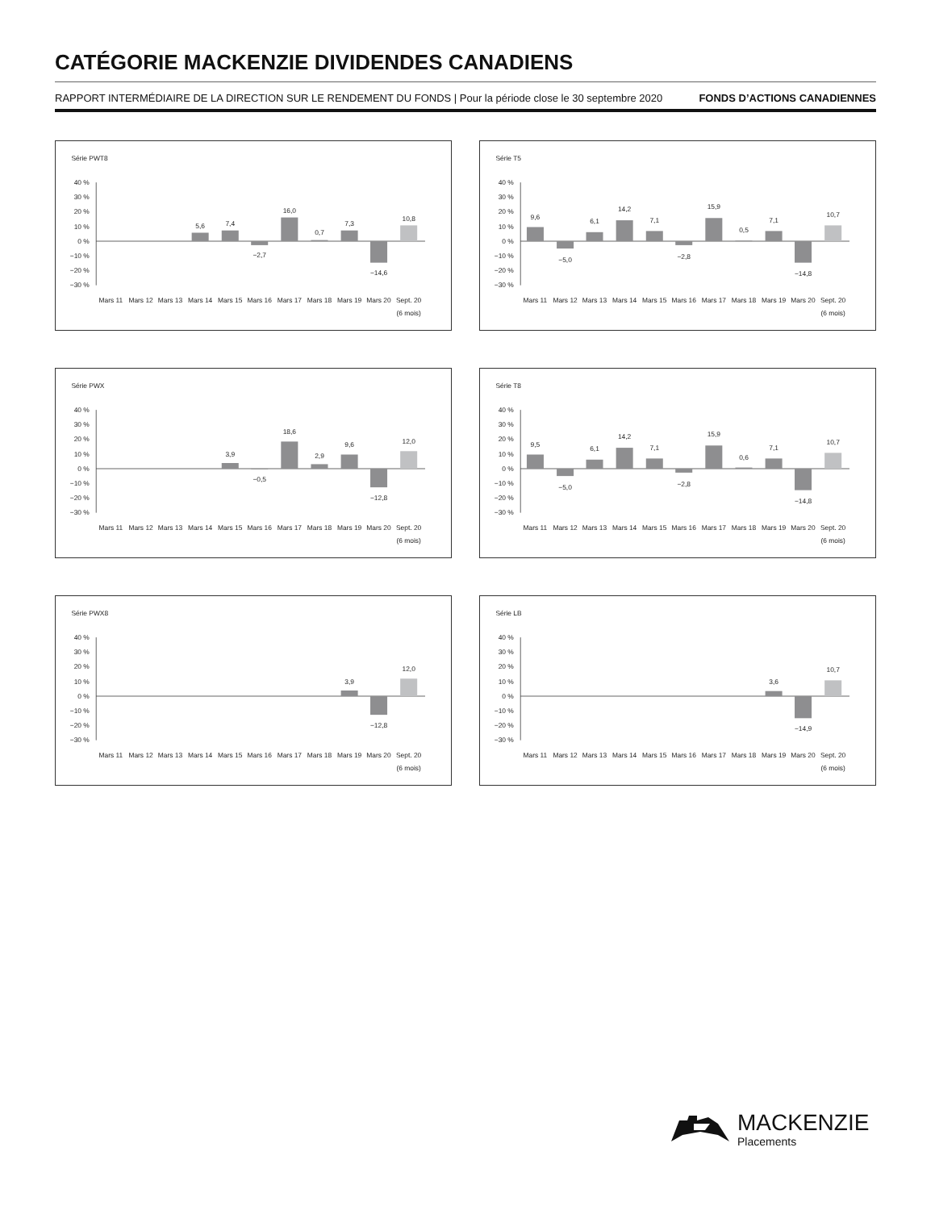CATÉGORIE MACKENZIE DIVIDENDES CANADIENS
RAPPORT INTERMÉDIAIRE DE LA DIRECTION SUR LE RENDEMENT DU FONDS | Pour la période close le 30 septembre 2020 FONDS D’ACTIONS CANADIENNES
Série PWT8
40 %
30 %
20 %
10 %
0 %
−10 %
−20 %
−30 %
5,6
7,4
−2,7
16,0
0,7
7,3
−14,6
10,8
Mars 11
Mars 12
Mars 13
Mars 14
Mars 15
Mars 16
Mars 17
Mars 18
Mars 19
Mars 20
Sept. 20
(6 mois)
Série T5
40 %
30 %
20 %
10 %
0 %
−10 %
−20 %
−30 %
9,6
−5,0
6,1
14,2
7,1
−2,8
15,9
0,5
7,1
−14,8
10,7
Mars 11
Mars 12
Mars 13
Mars 14
Mars 15
Mars 16
Mars 17
Mars 18
Mars 19
Mars 20
Sept. 20
(6 mois)
Série PWX
40 %
30 %
20 %
10 %
0 %
−10 %
−20 %
−30 %
3,9
−0,5
18,6
2,9
9,6
−12,8
12,0
Mars 11
Mars 12
Mars 13
Mars 14
Mars 15
Mars 16
Mars 17
Mars 18
Mars 19
Mars 20
Sept. 20
(6 mois)
Série T8
40 %
30 %
20 %
10 %
0 %
−10 %
−20 %
−30 %
9,5
−5,0
6,1
14,2
7,1
−2,8
15,9
0,6
7,1
−14,8
10,7
Mars 11
Mars 12
Mars 13
Mars 14
Mars 15
Mars 16
Mars 17
Mars 18
Mars 19
Mars 20
Sept. 20
(6 mois)
Série PWX8
40 %
30 %
20 %
10 %
0 %
−10 %
−20 %
−30 %
3,9
−12,8
12,0
Mars 11
Mars 12
Mars 13
Mars 14
Mars 15
Mars 16
Mars 17
Mars 18
Mars 19
Mars 20
Sept. 20
(6 mois)
Série LB
40 %
30 %
20 %
10 %
0 %
−10 %
−20 %
−30 %
3,6
−14,9
10,7
Mars 11
Mars 12
Mars 13
Mars 14
Mars 15
Mars 16
Mars 17
Mars 18
Mars 19
Mars 20
Sept. 20
(6 mois)
MACKENZIE
Placements